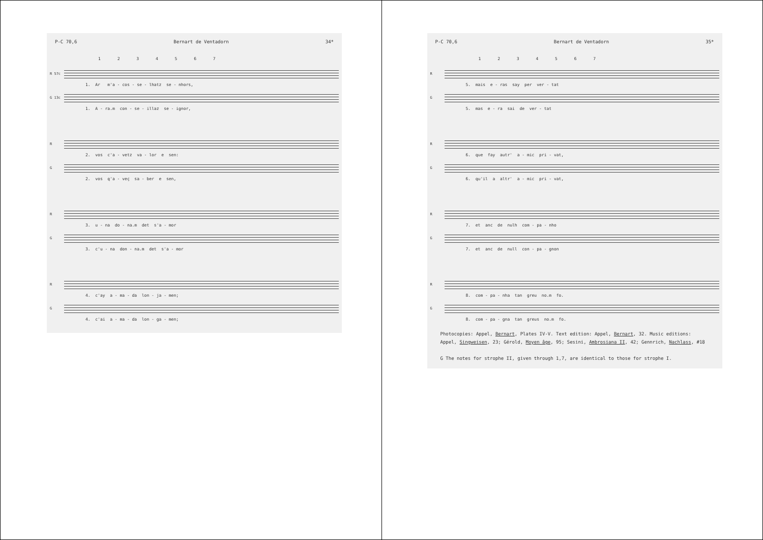P-C 70,6 Bernart de Ventadorn 34*
1 2 3 4 5 6 7
R 57c
1. Ar m'a - cos - se - lhatz se - nhors,
G 13c
1. A - ra.m con - se - illaz se - ignor,
R
2. vos c'a - vetz va - lor e sen:
G
2. vos q'a - veç sa - ber e sen,
R
3. u - na do - na.m det s'a - mor
G
3. c'u - na don - na.m det s'a - mor
R
4. c'ay a - ma - da lon - ja - men;
G
4. c'ai a - ma - da lon - ga - men;
P-C 70,6 Bernart de Ventadorn 35*
1 2 3 4 5 6 7
R
5. mais e - ras say per ver - tat
G
5. mas e - ra sai de ver - tat
R
6. que fay autr' a - mic pri - vat,
G
6. qu'il a altr' a - mic pri - vat,
R
7. et anc de nulh com - pa - nho
G
7. et anc de null con - pa - gnon
R
8. com - pa - nha tan greu no.m fo.
G
8. com - pa - gna tan greus no.m fo.
Photocopies: Appel, Bernart, Plates IV-V. Text edition: Appel, Bernart, 32. Music editions: Appel, Singweisen, 23; Gérold, Moyen âge, 95; Sesini, Ambrosiana II, 42; Gennrich, Nachlass, #18
G The notes for strophe II, given through 1,7, are identical to those for strophe I.